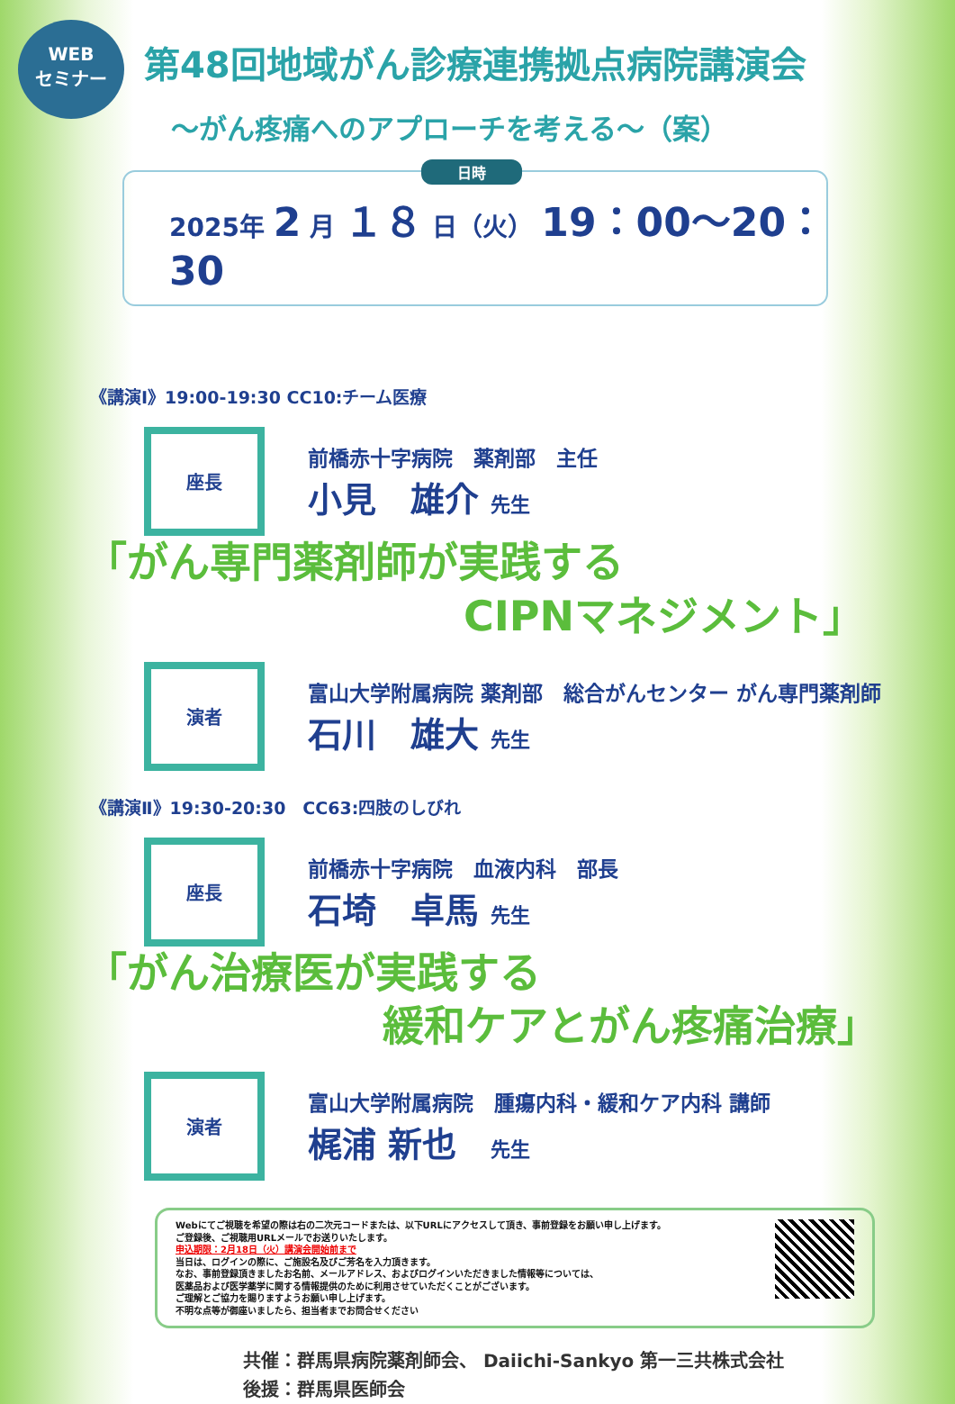WEB
セミナー
第48回地域がん診療連携拠点病院講演会
～がん疼痛へのアプローチを考える～（案）
日時
2025年 2 月 １８ 日（火） 19：00～20：30
《講演Ⅰ》19:00-19:30 CC10:チーム医療
座長
前橋赤十字病院　薬剤部　主任
小見　雄介 先生
「がん専門薬剤師が実践する
CIPNマネジメント」
演者
富山大学附属病院 薬剤部　総合がんセンター がん専門薬剤師
石川　雄大 先生
《講演Ⅱ》19:30-20:30　CC63:四肢のしびれ
座長
前橋赤十字病院　血液内科　部長
石埼　卓馬 先生
「がん治療医が実践する
緩和ケアとがん疼痛治療」
演者
富山大学附属病院　腫瘍内科・緩和ケア内科 講師
梶浦 新也　先生
Webにてご視聴を希望の際は右の二次元コードまたは、以下URLにアクセスして頂き、事前登録をお願い申し上げます。
ご登録後、ご視聴用URLメールでお送りいたします。
申込期限：2月18日（火）講演会開始前まで
当日は、ログインの際に、ご施設名及びご芳名を入力頂きます。
なお、事前登録頂きましたお名前、メールアドレス、およびログインいただきました情報等については、
医薬品および医学薬学に関する情報提供のために利用させていただくことがございます。
ご理解とご協力を賜りますようお願い申し上げます。
不明な点等が御座いましたら、担当者までお問合せください
共催：群馬県病院薬剤師会、 Daiichi-Sankyo 第一三共株式会社
後援：群馬県医師会